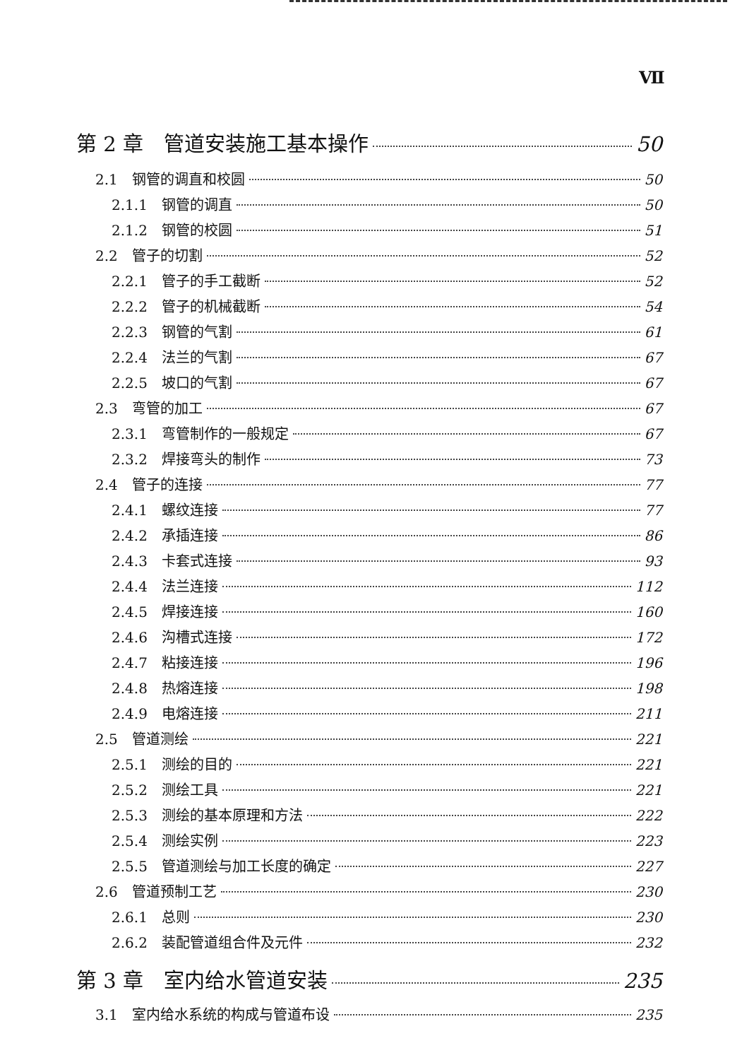Ⅶ
第 2 章　管道安装施工基本操作 50
2.1　钢管的调直和校圆 50
2.1.1　钢管的调直 50
2.1.2　钢管的校圆 51
2.2　管子的切割 52
2.2.1　管子的手工截断 52
2.2.2　管子的机械截断 54
2.2.3　钢管的气割 61
2.2.4　法兰的气割 67
2.2.5　坡口的气割 67
2.3　弯管的加工 67
2.3.1　弯管制作的一般规定 67
2.3.2　焊接弯头的制作 73
2.4　管子的连接 77
2.4.1　螺纹连接 77
2.4.2　承插连接 86
2.4.3　卡套式连接 93
2.4.4　法兰连接 112
2.4.5　焊接连接 160
2.4.6　沟槽式连接 172
2.4.7　粘接连接 196
2.4.8　热熔连接 198
2.4.9　电熔连接 211
2.5　管道测绘 221
2.5.1　测绘的目的 221
2.5.2　测绘工具 221
2.5.3　测绘的基本原理和方法 222
2.5.4　测绘实例 223
2.5.5　管道测绘与加工长度的确定 227
2.6　管道预制工艺 230
2.6.1　总则 230
2.6.2　装配管道组合件及元件 232
第 3 章　室内给水管道安装 235
3.1　室内给水系统的构成与管道布设 235